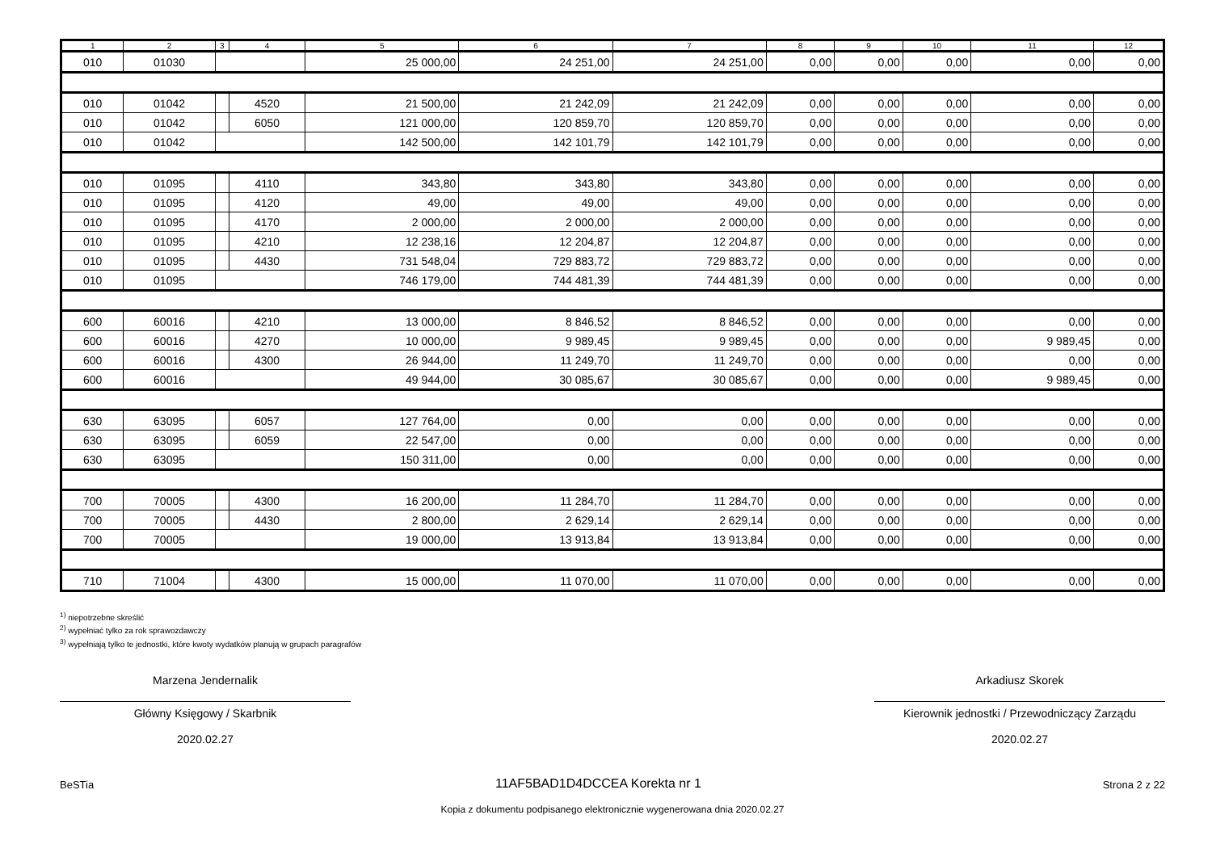| 1 | 2 | 3 | 4 | 5 | 6 | 7 | 8 | 9 | 10 | 11 | 12 |
| --- | --- | --- | --- | --- | --- | --- | --- | --- | --- | --- | --- |
| 010 | 01030 | | | 25 000,00 | 24 251,00 | 24 251,00 | 0,00 | 0,00 | 0,00 | 0,00 | 0,00 |
| 010 | 01042 | | 4520 | 21 500,00 | 21 242,09 | 21 242,09 | 0,00 | 0,00 | 0,00 | 0,00 | 0,00 |
| 010 | 01042 | | 6050 | 121 000,00 | 120 859,70 | 120 859,70 | 0,00 | 0,00 | 0,00 | 0,00 | 0,00 |
| 010 | 01042 | | | 142 500,00 | 142 101,79 | 142 101,79 | 0,00 | 0,00 | 0,00 | 0,00 | 0,00 |
| 010 | 01095 | | 4110 | 343,80 | 343,80 | 343,80 | 0,00 | 0,00 | 0,00 | 0,00 | 0,00 |
| 010 | 01095 | | 4120 | 49,00 | 49,00 | 49,00 | 0,00 | 0,00 | 0,00 | 0,00 | 0,00 |
| 010 | 01095 | | 4170 | 2 000,00 | 2 000,00 | 2 000,00 | 0,00 | 0,00 | 0,00 | 0,00 | 0,00 |
| 010 | 01095 | | 4210 | 12 238,16 | 12 204,87 | 12 204,87 | 0,00 | 0,00 | 0,00 | 0,00 | 0,00 |
| 010 | 01095 | | 4430 | 731 548,04 | 729 883,72 | 729 883,72 | 0,00 | 0,00 | 0,00 | 0,00 | 0,00 |
| 010 | 01095 | | | 746 179,00 | 744 481,39 | 744 481,39 | 0,00 | 0,00 | 0,00 | 0,00 | 0,00 |
| 600 | 60016 | | 4210 | 13 000,00 | 8 846,52 | 8 846,52 | 0,00 | 0,00 | 0,00 | 0,00 | 0,00 |
| 600 | 60016 | | 4270 | 10 000,00 | 9 989,45 | 9 989,45 | 0,00 | 0,00 | 0,00 | 9 989,45 | 0,00 |
| 600 | 60016 | | 4300 | 26 944,00 | 11 249,70 | 11 249,70 | 0,00 | 0,00 | 0,00 | 0,00 | 0,00 |
| 600 | 60016 | | | 49 944,00 | 30 085,67 | 30 085,67 | 0,00 | 0,00 | 0,00 | 9 989,45 | 0,00 |
| 630 | 63095 | | 6057 | 127 764,00 | 0,00 | 0,00 | 0,00 | 0,00 | 0,00 | 0,00 | 0,00 |
| 630 | 63095 | | 6059 | 22 547,00 | 0,00 | 0,00 | 0,00 | 0,00 | 0,00 | 0,00 | 0,00 |
| 630 | 63095 | | | 150 311,00 | 0,00 | 0,00 | 0,00 | 0,00 | 0,00 | 0,00 | 0,00 |
| 700 | 70005 | | 4300 | 16 200,00 | 11 284,70 | 11 284,70 | 0,00 | 0,00 | 0,00 | 0,00 | 0,00 |
| 700 | 70005 | | 4430 | 2 800,00 | 2 629,14 | 2 629,14 | 0,00 | 0,00 | 0,00 | 0,00 | 0,00 |
| 700 | 70005 | | | 19 000,00 | 13 913,84 | 13 913,84 | 0,00 | 0,00 | 0,00 | 0,00 | 0,00 |
| 710 | 71004 | | 4300 | 15 000,00 | 11 070,00 | 11 070,00 | 0,00 | 0,00 | 0,00 | 0,00 | 0,00 |
<sup>1)</sup> niepotrzebne skreślić
<sup>2)</sup> wypełniać tylko za rok sprawozdawczy
<sup>3)</sup> wypełniają tylko te jednostki, które kwoty wydatków planują w grupach paragrafów
Marzena Jendernalik
Główny Księgowy / Skarbnik
2020.02.27
Arkadiusz Skorek
Kierownik jednostki / Przewodniczący Zarządu
2020.02.27
BeSTia 11AF5BAD1D4DCCEA Korekta nr 1 Strona 2 z 22
Kopia z dokumentu podpisanego elektronicznie wygenerowana dnia 2020.02.27